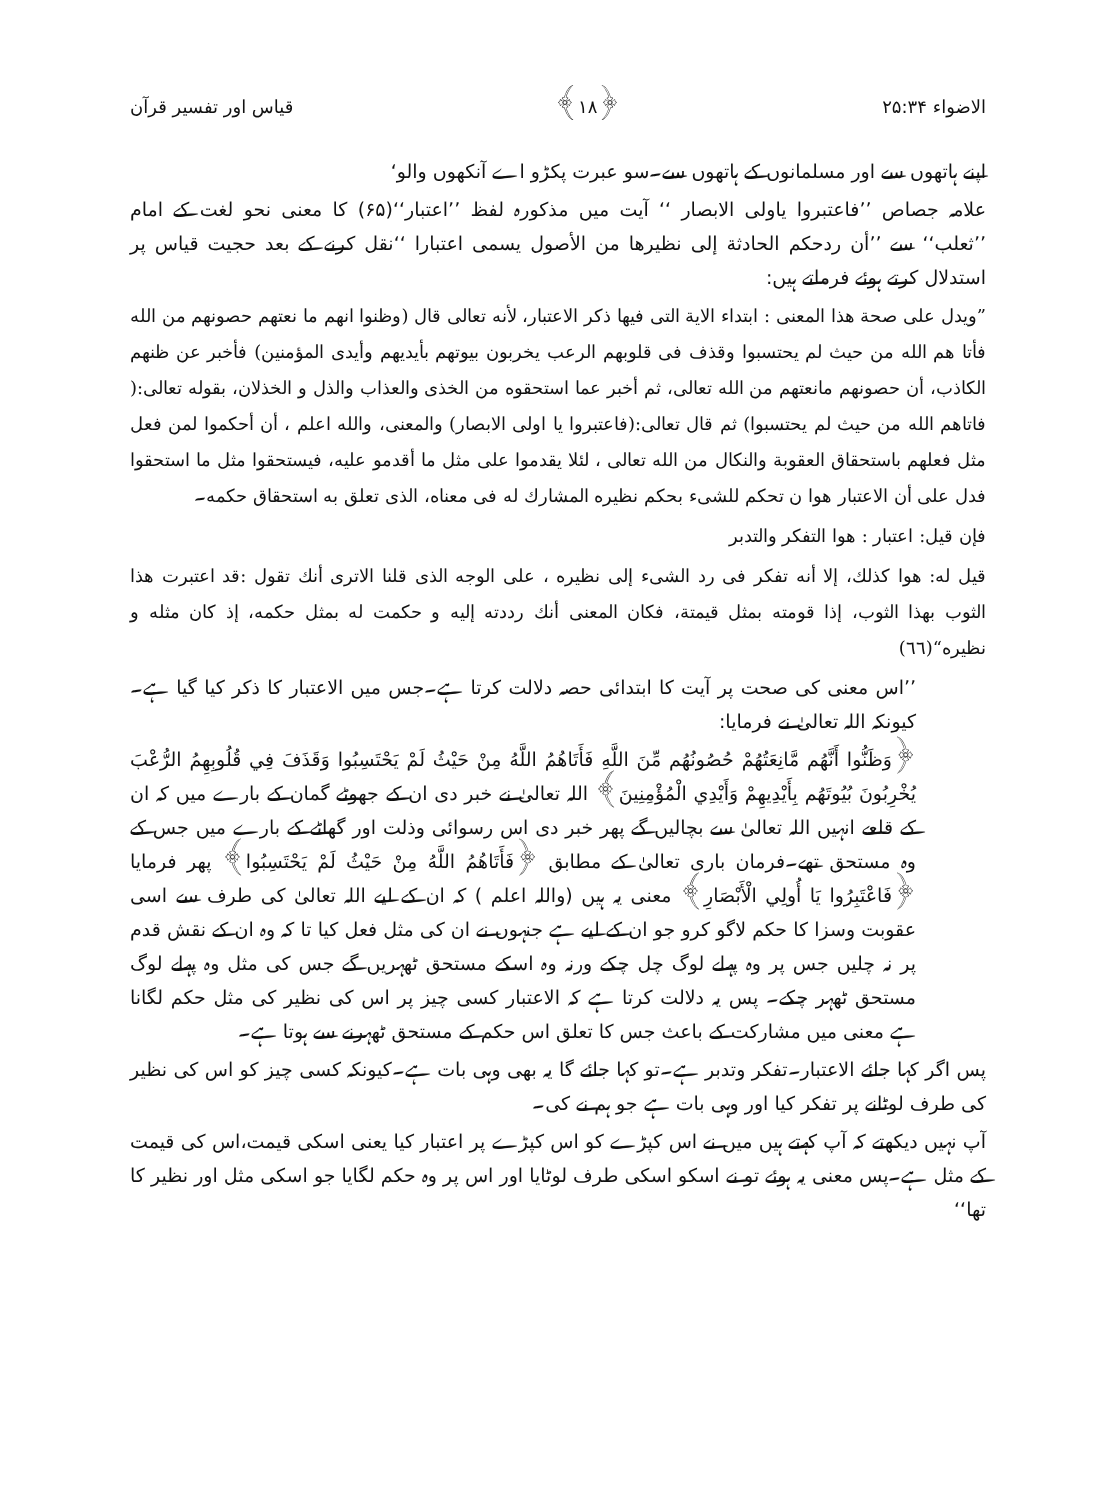الاضواء ۲۵:۳۴ ﴿۱۸﴾ قیاس اور تفسیر قرآن
اپنے ہاتھوں سے اور مسلمانوں کے ہاتھوں سے۔سو عبرت پکڑو اے آنکھوں والو‘
علامہ جصاص ’’فاعتبروا یاولی الابصار ‘‘ آیت میں مذکورہ لفظ ’’اعتبار‘‘(۶۵) کا معنی نحو لغت کے امام ’’ثعلب‘‘ سے ’’أن ردحکم الحادثة إلى نظيرها من الأصول يسمى اعتبارا ‘‘نقل کرنے کے بعد حجیت قیاس پر استدلال کرتے ہوئے فرماتے ہیں:
”ويدل على صحة هذا المعنى : ابتداء الاية التى فيها ذكر الاعتبار، لأنه تعالى قال (وظنوا انهم ما نعتهم حصونهم من الله فأتا هم الله من حيث لم يحتسبوا وقذف فى قلوبهم الرعب يخربون بيوتهم بأيديهم وأيدى المؤمنين) فأخبر عن ظنهم الكاذب، أن حصونهم مانعتهم من الله تعالى، ثم أخبر عما استحقوه من الخذى والعذاب والذل و الخذلان، بقوله تعالى:( فاتاهم الله من حيث لم يحتسبوا) ثم قال تعالى:(فاعتبروا يا اولى الابصار) والمعنى، والله اعلم ، أن أحكموا لمن فعل مثل فعلهم باستحقاق العقوبة والنكال من الله تعالى ، لئلا يقدموا على مثل ما أقدمو عليه، فيستحقوا مثل ما استحقوا فدل على أن الاعتبار هوا ن تحكم للشىء بحكم نظيره المشارك له فى معناه، الذى تعلق به استحقاق حكمه۔
فإن قيل: اعتبار : هوا التفكر والتدبر
قيل له: هوا كذلك، إلا أنه تفكر فى رد الشىء إلى نظيره ، على الوجه الذى قلنا الاترى أنك تقول :قد اعتبرت هذا الثوب بهذا الثوب، إذا قومته بمثل قيمتة، فكان المعنى أنك رددته إليه و حكمت له بمثل حكمه، إذ كان مثله و نظيره“(٦٦)
’’اس معنی کی صحت پر آیت کا ابتدائی حصہ دلالت کرتا ہے۔جس میں الاعتبار کا ذکر کیا گیا ہے۔کیونکہ اللہ تعالیٰ نے فرمایا:
﴿وَظَنُّوا أَنَّهُم مَّانِعَتُهُمْ حُصُونُهُم مِّنَ اللَّهِ فَأَتَاهُمُ اللَّهُ مِنْ حَيْثُ لَمْ يَحْتَسِبُوا وَقَذَفَ فِي قُلُوبِهِمُ الرُّعْبَ يُخْرِبُونَ بُيُوتَهُم بِأَيْدِيهِمْ وَأَيْدِي الْمُؤْمِنِينَ﴾ اللہ تعالیٰ نے خبر دی ان کے جھوٹے گمان کے بارے میں کہ ان کے قلعے انہیں اللہ تعالیٰ سے بچالیں گے پھر خبر دی اس رسوائی وذلت اور گھاٹے کے بارے میں جس کے وہ مستحق تھے۔فرمان باری تعالیٰ کے مطابق ﴿فَأَتَاهُمُ اللَّهُ مِنْ حَيْثُ لَمْ يَحْتَسِبُوا﴾ پھر فرمایا ﴿فَاعْتَبِرُوا يَا أُولِي الْأَبْصَارِ﴾ معنی یہ ہیں (واللہ اعلم ) کہ ان کے لیے اللہ تعالیٰ کی طرف سے اسی عقوبت وسزا کا حکم لاگو کرو جو ان کے لیے ہے جنہوں نے ان کی مثل فعل کیا تا کہ وہ ان کے نقش قدم پر نہ چلیں جس پر وہ پہلے لوگ چل چکے ورنہ وہ اسکے مستحق ٹھہریں گے جس کی مثل وہ پہلے لوگ مستحق ٹھہر چکے۔ پس یہ دلالت کرتا ہے کہ الاعتبار کسی چیز پر اس کی نظیر کی مثل حکم لگانا ہے معنی میں مشارکت کے باعث جس کا تعلق اس حکم کے مستحق ٹھہرنے سے ہوتا ہے۔
پس اگر کہا جائے الاعتبار۔تفکر وتدبر ہے۔تو کہا جائے گا یہ بھی وہی بات ہے۔کیونکہ کسی چیز کو اس کی نظیر کی طرف لوٹانے پر تفکر کیا اور وہی بات ہے جو ہم نے کی۔
آپ نہیں دیکھتے کہ آپ کہتے ہیں میں نے اس کپڑے کو اس کپڑے پر اعتبار کیا یعنی اسکی قیمت،اس کی قیمت کے مثل ہے۔پس معنی یہ ہوئے تو نے اسکو اسکی طرف لوٹایا اور اس پر وہ حکم لگایا جو اسکی مثل اور نظیر کا تھا‘‘